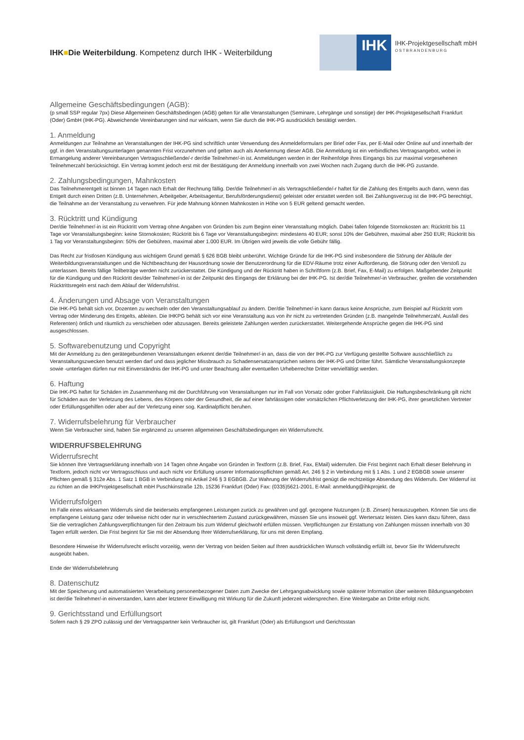IHK■Die Weiterbildung. Kompetenz durch IHK - Weiterbildung
IHK
IHK-Projektgesellschaft mbH
OSTBRANDENBURG
Allgemeine Geschäftsbedingungen (AGB):
(p small SSP regular 7px) Diese Allgemeinen Geschäftsbedingen (AGB) gelten für alle Veranstaltungen (Seminare, Lehrgänge und sonstige) der IHK-Projektgesellschaft Frankfurt (Oder) GmbH (IHK-PG). Abweichende Vereinbarungen sind nur wirksam, wenn Sie durch die IHK-PG ausdrücklich bestätigt werden.
1. Anmeldung
Anmeldungen zur Teilnahme an Veranstaltungen der IHK-PG sind schriftlich unter Verwendung des Anmeldeformulars per Brief oder Fax, per E-Mail oder Online auf und innerhalb der ggf. in den Veranstaltungsunterlagen genannten Frist vorzunehmen und gelten auch als Anerkennung dieser AGB. Die Anmeldung ist ein verbindliches Vertragsangebot, wobei in Ermangelung anderer Vereinbarungen Vertragsschließende/-r der/die Teilnehmer/-in ist. Anmeldungen werden in der Reihenfolge ihres Eingangs bis zur maximal vorgesehenen Teilnehmerzahl berücksichtigt. Ein Vertrag kommt jedoch erst mit der Bestätigung der Anmeldung innerhalb von zwei Wochen nach Zugang durch die IHK-PG zustande.
2. Zahlungsbedingungen, Mahnkosten
Das Teilnehmerentgelt ist binnen 14 Tagen nach Erhalt der Rechnung fällig. Der/die Teilnehmer/-in als Vertragschließende/-r haftet für die Zahlung des Entgelts auch dann, wenn das Entgelt durch einen Dritten (z.B. Unternehmen, Arbeitgeber, Arbeitsagentur, Berufsförderungsdienst) geleistet oder erstattet werden soll. Bei Zahlungsverzug ist die IHK-PG berechtigt, die Teilnahme an der Veranstaltung zu verwehren. Für jede Mahnung können Mahnkosten in Höhe von 5 EUR geltend gemacht werden.
3. Rücktritt und Kündigung
Der/die Teilnehmer/-in ist ein Rücktritt vom Vertrag ohne Angaben von Gründen bis zum Beginn einer Veranstaltung möglich. Dabei fallen folgende Stornokosten an: Rücktritt bis 11 Tage vor Veranstaltungsbeginn: keine Stornokosten; Rücktritt bis 6 Tage vor Veranstaltungsbeginn: mindestens 40 EUR; sonst 10% der Gebühren, maximal aber 250 EUR; Rücktritt bis 1 Tag vor Veranstaltungsbeginn: 50% der Gebühren, maximal aber 1.000 EUR. Im Übrigen wird jeweils die volle Gebühr fällig.
Das Recht zur fristlosen Kündigung aus wichtigem Grund gemäß § 626 BGB bleibt unberührt. Wichtige Gründe für die IHK-PG sind insbesondere die Störung der Abläufe der Weiterbildungsveranstaltungen und die Nichtbeachtung der Hausordnung sowie der Benutzerordnung für die EDV-Räume trotz einer Aufforderung, die Störung oder den Verstoß zu unterlassen. Bereits fällige Teilbeträge werden nicht zurückerstattet. Die Kündigung und der Rücktritt haben in Schriftform (z.B. Brief, Fax, E-Mail) zu erfolgen. Maßgebender Zeitpunkt für die Kündigung und den Rücktritt des/der Teilnehmer/-in ist der Zeitpunkt des Eingangs der Erklärung bei der IHK-PG. Ist der/die Teilnehmer/-in Verbraucher, greifen die vorstehenden Rücktrittsregeln erst nach dem Ablauf der Widerrufsfrist.
4. Änderungen und Absage von Veranstaltungen
Die IHK-PG behält sich vor, Dozenten zu wechseln oder den Veranstaltungsablauf zu ändern. Der/die Teilnehmer/-in kann daraus keine Ansprüche, zum Beispiel auf Rücktritt vom Vertrag oder Minderung des Entgelts, ableiten. Die IHKPG behält sich vor eine Veranstaltung aus von ihr nicht zu vertretenden Gründen (z.B. mangelnde Teilnehmerzahl, Ausfall des Referenten) örtlich und räumlich zu verschieben oder abzusagen. Bereits geleistete Zahlungen werden zurückerstattet. Weitergehende Ansprüche gegen die IHK-PG sind ausgeschlossen.
5. Softwarebenutzung und Copyright
Mit der Anmeldung zu den gerätegebundenen Veranstaltungen erkennt der/die Teilnehmer/-in an, dass die von der IHK-PG zur Verfügung gestellte Software ausschließlich zu Veranstaltungszwecken benutzt werden darf und dass jeglicher Missbrauch zu Schadensersatzansprüchen seitens der IHK-PG und Dritter führt. Sämtliche Veranstaltungskonzepte sowie -unterlagen dürfen nur mit Einverständnis der IHK-PG und unter Beachtung aller eventuellen Urheberrechte Dritter vervielfältigt werden.
6. Haftung
Die IHK-PG haftet für Schäden im Zusammenhang mit der Durchführung von Veranstaltungen nur im Fall von Vorsatz oder grober Fahrlässigkeit. Die Haftungsbeschränkung gilt nicht für Schäden aus der Verletzung des Lebens, des Körpers oder der Gesundheit, die auf einer fahrlässigen oder vorsätzlichen Pflichtverletzung der IHK-PG, ihrer gesetzlichen Vertreter oder Erfüllungsgehilfen oder aber auf der Verletzung einer sog. Kardinalpflicht beruhen.
7. Widerrufsbelehrung für Verbraucher
Wenn Sie Verbraucher sind, haben Sie ergänzend zu unseren allgemeinen Geschäftsbedingungen ein Widerrufsrecht.
WIDERRUFSBELEHRUNG
Widerrufsrecht
Sie können Ihre Vertragserklärung innerhalb von 14 Tagen ohne Angabe von Gründen in Textform (z.B. Brief, Fax, EMail) widerrufen. Die Frist beginnt nach Erhalt dieser Belehrung in Textform, jedoch nicht vor Vertragsschluss und auch nicht vor Erfüllung unserer Informationspflichten gemäß Art. 246 § 2 in Verbindung mit § 1 Abs. 1 und 2 EGBGB sowie unserer Pflichten gemäß § 312e Abs. 1 Satz 1 BGB in Verbindung mit Artikel 246 § 3 EGBGB. Zur Wahrung der Widerrufsfrist genügt die rechtzeitige Absendung des Widerrufs. Der Widerruf ist zu richten an die IHKProjektgesellschaft mbH Puschkinstraße 12b, 15236 Frankfurt (Oder) Fax: (0335)5621-2001, E-Mail: anmeldung@ihkprojekt. de
Widerrufsfolgen
Im Falle eines wirksamen Widerrufs sind die beiderseits empfangenen Leistungen zurück zu gewähren und ggf. gezogene Nutzungen (z.B. Zinsen) herauszugeben. Können Sie uns die empfangene Leistung ganz oder teilweise nicht oder nur in verschlechtertem Zustand zurückgewähren, müssen Sie uns insoweit ggf. Wertersatz leisten. Dies kann dazu führen, dass Sie die vertraglichen Zahlungsverpflichtungen für den Zeitraum bis zum Widerruf gleichwohl erfüllen müssen. Verpflichtungen zur Erstattung von Zahlungen müssen innerhalb von 30 Tagen erfüllt werden. Die Frist beginnt für Sie mit der Absendung Ihrer Widerrufserklärung, für uns mit deren Empfang.
Besondere Hinweise Ihr Widerrufsrecht erlischt vorzeitig, wenn der Vertrag von beiden Seiten auf Ihren ausdrücklichen Wunsch vollständig erfüllt ist, bevor Sie Ihr Widerrufsrecht ausgeübt haben.
Ende der Widerrufsbelehrung
8. Datenschutz
Mit der Speicherung und automatisierten Verarbeitung personenbezogener Daten zum Zwecke der Lehrgangsabwicklung sowie späterer Information über weiteren Bildungsangeboten ist der/die Teilnehmer/-in einverstanden, kann aber letzterer Einwilligung mit Wirkung für die Zukunft jederzeit widersprechen. Eine Weitergabe an Dritte erfolgt nicht.
9. Gerichtsstand und Erfüllungsort
Sofern nach § 29 ZPO zulässig und der Vertragspartner kein Verbraucher ist, gilt Frankfurt (Oder) als Erfüllungsort und Gerichtsstan